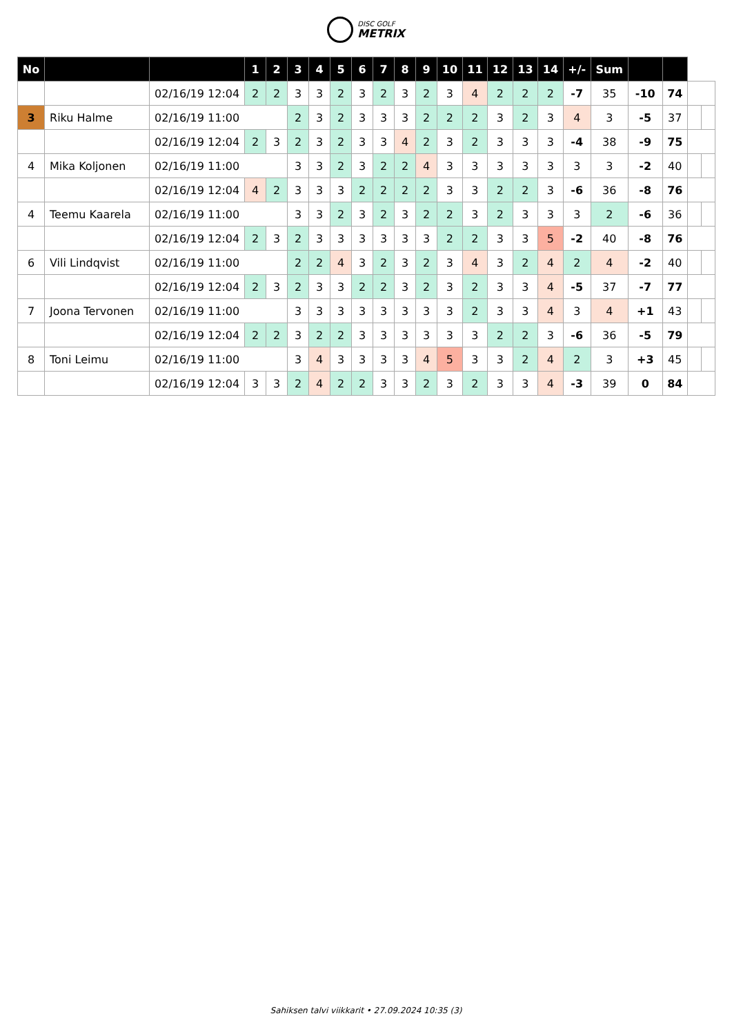DISC GOLF METRIX
| No | | | 1 | 2 | 3 | 4 | 5 | 6 | 7 | 8 | 9 | 10 | 11 | 12 | 13 | 14 | +/- | Sum | | | | |
| | | 02/16/19 12:04 | 2 | 2 | 3 | 3 | 2 | 3 | 2 | 3 | 2 | 3 | 4 | 2 | 2 | 2 | -7 | 35 | -10 | 74 | | |
| 3 | Riku Halme | 02/16/19 11:00 | | | 2 | 3 | 2 | 3 | 3 | 3 | 2 | 2 | 2 | 3 | 2 | 3 | 4 | 3 | -5 | 37 | | |
| | | 02/16/19 12:04 | 2 | 3 | 2 | 3 | 2 | 3 | 3 | 4 | 2 | 3 | 2 | 3 | 3 | 3 | -4 | 38 | -9 | 75 | | |
| 4 | Mika Koljonen | 02/16/19 11:00 | | | 3 | 3 | 2 | 3 | 2 | 2 | 4 | 3 | 3 | 3 | 3 | 3 | 3 | 3 | -2 | 40 | | |
| | | 02/16/19 12:04 | 4 | 2 | 3 | 3 | 3 | 2 | 2 | 2 | 2 | 3 | 3 | 2 | 2 | 3 | -6 | 36 | -8 | 76 | | |
| 4 | Teemu Kaarela | 02/16/19 11:00 | | | 3 | 3 | 2 | 3 | 2 | 3 | 2 | 2 | 3 | 2 | 3 | 3 | 3 | 2 | -6 | 36 | | |
| | | 02/16/19 12:04 | 2 | 3 | 2 | 3 | 3 | 3 | 3 | 3 | 3 | 2 | 2 | 3 | 3 | 5 | -2 | 40 | -8 | 76 | | |
| 6 | Vili Lindqvist | 02/16/19 11:00 | | | 2 | 2 | 4 | 3 | 2 | 3 | 2 | 3 | 4 | 3 | 2 | 4 | 2 | 4 | -2 | 40 | | |
| | | 02/16/19 12:04 | 2 | 3 | 2 | 3 | 3 | 2 | 2 | 3 | 2 | 3 | 2 | 3 | 3 | 4 | -5 | 37 | -7 | 77 | | |
| 7 | Joona Tervonen | 02/16/19 11:00 | | | 3 | 3 | 3 | 3 | 3 | 3 | 3 | 3 | 2 | 3 | 3 | 4 | 3 | 4 | +1 | 43 | | |
| | | 02/16/19 12:04 | 2 | 2 | 3 | 2 | 2 | 3 | 3 | 3 | 3 | 3 | 3 | 2 | 2 | 3 | -6 | 36 | -5 | 79 | | |
| 8 | Toni Leimu | 02/16/19 11:00 | | | 3 | 4 | 3 | 3 | 3 | 3 | 4 | 5 | 3 | 3 | 2 | 4 | 2 | 3 | +3 | 45 | | |
| | | 02/16/19 12:04 | 3 | 3 | 2 | 4 | 2 | 2 | 3 | 3 | 2 | 3 | 2 | 3 | 3 | 4 | -3 | 39 | 0 | 84 | | |
Sahiksen talvi viikkarit • 27.09.2024 10:35 (3)